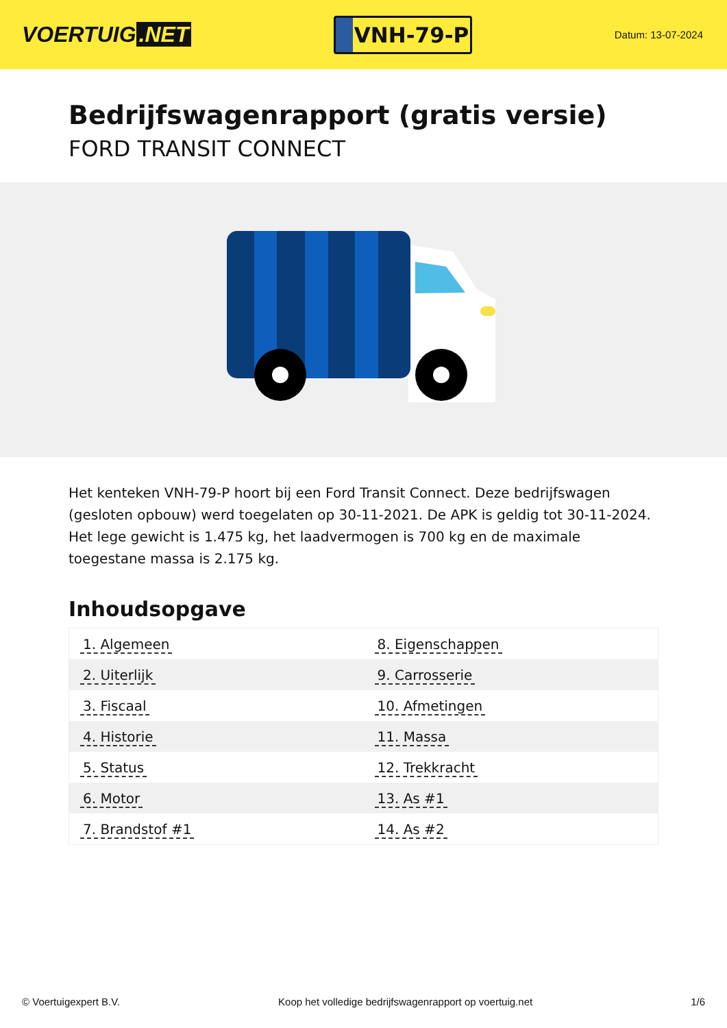VOERTUIG.NET
VNH-79-P
Datum: 13-07-2024
Bedrijfswagenrapport (gratis versie)
FORD TRANSIT CONNECT
Het kenteken VNH-79-P hoort bij een Ford Transit Connect. Deze bedrijfswagen (gesloten opbouw) werd toegelaten op 30-11-2021. De APK is geldig tot 30-11-2024. Het lege gewicht is 1.475 kg, het laadvermogen is 700 kg en de maximale toegestane massa is 2.175 kg.
Inhoudsopgave
| 1. Algemeen | 8. Eigenschappen |
| 2. Uiterlijk | 9. Carrosserie |
| 3. Fiscaal | 10. Afmetingen |
| 4. Historie | 11. Massa |
| 5. Status | 12. Trekkracht |
| 6. Motor | 13. As #1 |
| 7. Brandstof #1 | 14. As #2 |
© Voertuigexpert B.V. Koop het volledige bedrijfswagenrapport op voertuig.net 1/6